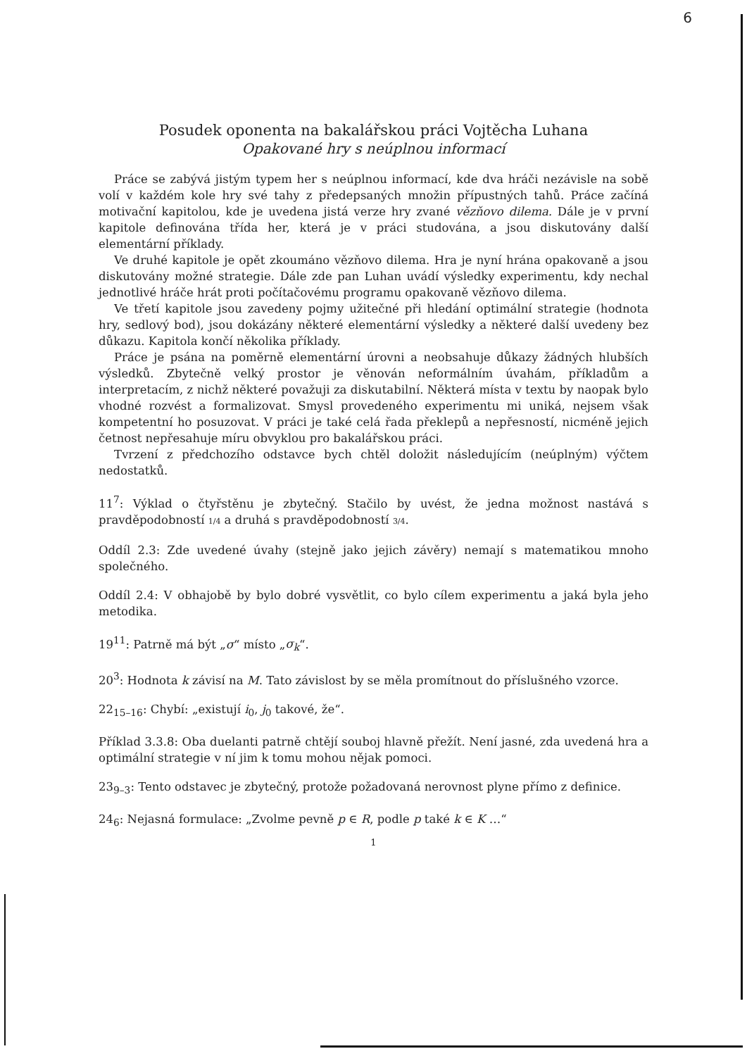6
Posudek oponenta na bakalářskou práci Vojtěcha Luhana
Opakované hry s neúplnou informací
Práce se zabývá jistým typem her s neúplnou informací, kde dva hráči nezávisle na sobě volí v každém kole hry své tahy z předepsaných množin přípustných tahů. Práce začíná motivační kapitolou, kde je uvedena jistá verze hry zvané vězňovo dilema. Dále je v první kapitole definována třída her, která je v práci studována, a jsou diskutovány další elementární příklady.
Ve druhé kapitole je opět zkoumáno vězňovo dilema. Hra je nyní hrána opakovaně a jsou diskutovány možné strategie. Dále zde pan Luhan uvádí výsledky experimentu, kdy nechal jednotlivé hráče hrát proti počítačovému programu opakovaně vězňovo dilema.
Ve třetí kapitole jsou zavedeny pojmy užitečné při hledání optimální strategie (hodnota hry, sedlový bod), jsou dokázány některé elementární výsledky a některé další uvedeny bez důkazu. Kapitola končí několika příklady.
Práce je psána na poměrně elementární úrovni a neobsahuje důkazy žádných hlubších výsledků. Zbytečně velký prostor je věnován neformálním úvahám, příkladům a interpretacím, z nichž některé považuji za diskutabilní. Některá místa v textu by naopak bylo vhodné rozvést a formalizovat. Smysl provedeného experimentu mi uniká, nejsem však kompetentní ho posuzovat. V práci je také celá řada překlepů a nepřesností, nicméně jejich četnost nepřesahuje míru obvyklou pro bakalářskou práci.
Tvrzení z předchozího odstavce bych chtěl doložit následujícím (neúplným) výčtem nedostatků.
11<sup>7</sup>: Výklad o čtyřstěnu je zbytečný. Stačilo by uvést, že jedna možnost nastává s pravděpodobností 1/4 a druhá s pravděpodobností 3/4.
Oddíl 2.3: Zde uvedené úvahy (stejně jako jejich závěry) nemají s matematikou mnoho společného.
Oddíl 2.4: V obhajobě by bylo dobré vysvětlit, co bylo cílem experimentu a jaká byla jeho metodika.
19<sup>11</sup>: Patrně má být „σ“ místo „σ<sub>k</sub>“.
20<sup>3</sup>: Hodnota k závisí na M. Tato závislost by se měla promítnout do příslušného vzorce.
22<sub>15–16</sub>: Chybí: „existují i<sub>0</sub>, j<sub>0</sub> takové, že“.
Příklad 3.3.8: Oba duelanti patrně chtějí souboj hlavně přežít. Není jasné, zda uvedená hra a optimální strategie v ní jim k tomu mohou nějak pomoci.
23<sub>9–3</sub>: Tento odstavec je zbytečný, protože požadovaná nerovnost plyne přímo z definice.
24<sub>6</sub>: Nejasná formulace: „Zvolme pevně p ∈ R, podle p také k ∈ K …“
1